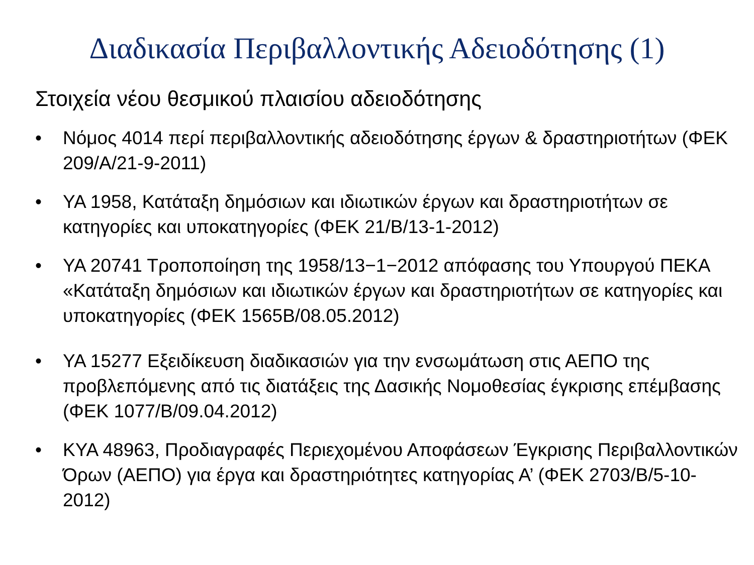Διαδικασία Περιβαλλοντικής Αδειοδότησης (1)
Στοιχεία νέου θεσμικού πλαισίου αδειοδότησης
• Νόμος 4014 περί περιβαλλοντικής αδειοδότησης έργων & δραστηριοτήτων (ΦΕΚ 209/Α/21-9-2011)
• ΥΑ 1958, Κατάταξη δημόσιων και ιδιωτικών έργων και δραστηριοτήτων σε κατηγορίες και υποκατηγορίες (ΦΕΚ 21/Β/13-1-2012)
• ΥΑ 20741 Τροποποίηση της 1958/13−1−2012 απόφασης του Υπουργού ΠΕΚΑ «Κατάταξη δημόσιων και ιδιωτικών έργων και δραστηριοτήτων σε κατηγορίες και υποκατηγορίες (ΦΕΚ 1565Β/08.05.2012)
• ΥΑ 15277 Εξειδίκευση διαδικασιών για την ενσωμάτωση στις ΑΕΠΟ της προβλεπόμενης από τις διατάξεις της Δασικής Νομοθεσίας έγκρισης επέμβασης (ΦΕΚ 1077/Β/09.04.2012)
• ΚΥΑ 48963, Προδιαγραφές Περιεχομένου Αποφάσεων Έγκρισης Περιβαλλοντικών Όρων (ΑΕΠΟ) για έργα και δραστηριότητες κατηγορίας Α’ (ΦΕΚ 2703/Β/5-10-2012)